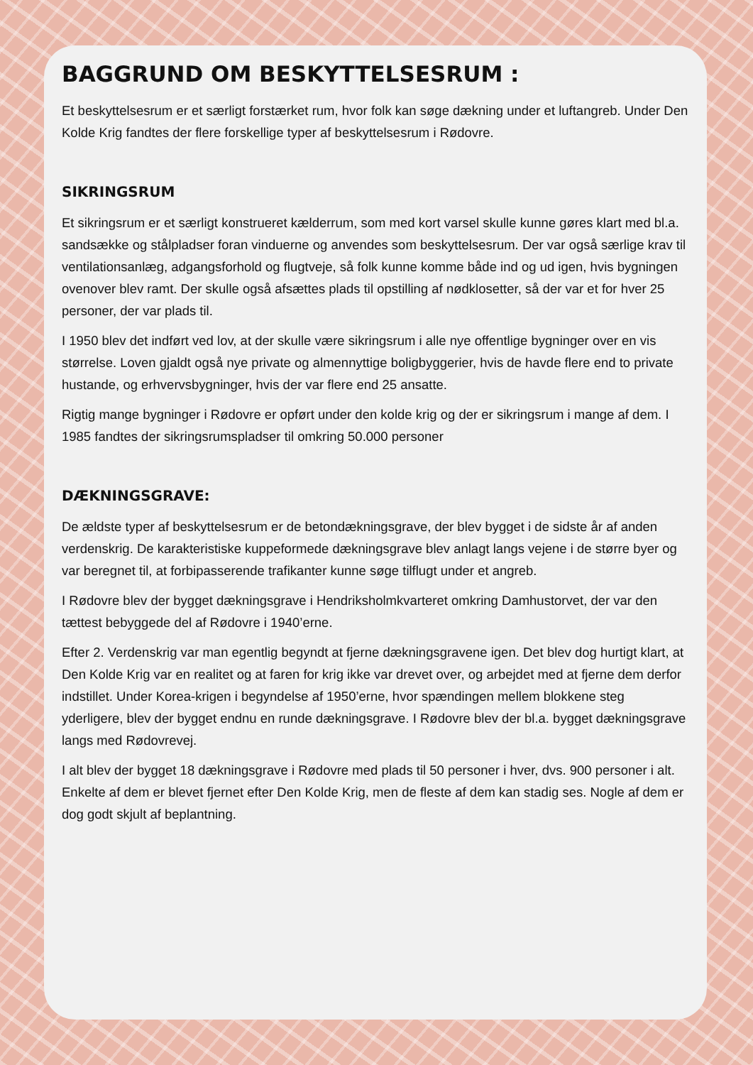BAGGRUND OM BESKYTTELSESRUM :
Et beskyttelsesrum er et særligt forstærket rum, hvor folk kan søge dækning under et luftangreb. Under Den Kolde Krig fandtes der flere forskellige typer af beskyttelsesrum i Rødovre.
SIKRINGSRUM
Et sikringsrum er et særligt konstrueret kælderrum, som med kort varsel skulle kunne gøres klart med bl.a. sandsække og stålpladser foran vinduerne og anvendes som beskyttelsesrum. Der var også særlige krav til ventilationsanlæg, adgangsforhold og flugtveje, så folk kunne komme både ind og ud igen, hvis bygningen ovenover blev ramt. Der skulle også afsættes plads til opstilling af nødklosetter, så der var et for hver 25 personer, der var plads til.
I 1950 blev det indført ved lov, at der skulle være sikringsrum i alle nye offentlige bygninger over en vis størrelse. Loven gjaldt også nye private og almennyttige boligbyggerier, hvis de havde flere end to private hustande, og erhvervsbygninger, hvis der var flere end 25 ansatte.
Rigtig mange bygninger i Rødovre er opført under den kolde krig og der er sikringsrum i mange af dem. I 1985 fandtes der sikringsrumspladser til omkring 50.000 personer
DÆKNINGSGRAVE:
De ældste typer af beskyttelsesrum er de betondækningsgrave, der blev bygget i de sidste år af anden verdenskrig. De karakteristiske kuppeformede dækningsgrave blev anlagt langs vejene i de større byer og var beregnet til, at forbipasserende trafikanter kunne søge tilflugt under et angreb.
I Rødovre blev der bygget dækningsgrave i Hendriksholmkvarteret omkring Damhustorvet, der var den tættest bebyggede del af Rødovre i 1940’erne.
Efter 2. Verdenskrig var man egentlig begyndt at fjerne dækningsgravene igen. Det blev dog hurtigt klart, at Den Kolde Krig var en realitet og at faren for krig ikke var drevet over, og arbejdet med at fjerne dem derfor indstillet. Under Korea-krigen i begyndelse af 1950’erne, hvor spændingen mellem blokkene steg yderligere, blev der bygget endnu en runde dækningsgrave. I Rødovre blev der bl.a. bygget dækningsgrave langs med Rødovrevej.
I alt blev der bygget 18 dækningsgrave i Rødovre med plads til 50 personer i hver, dvs. 900 personer i alt. Enkelte af dem er blevet fjernet efter Den Kolde Krig, men de fleste af dem kan stadig ses. Nogle af dem er dog godt skjult af beplantning.